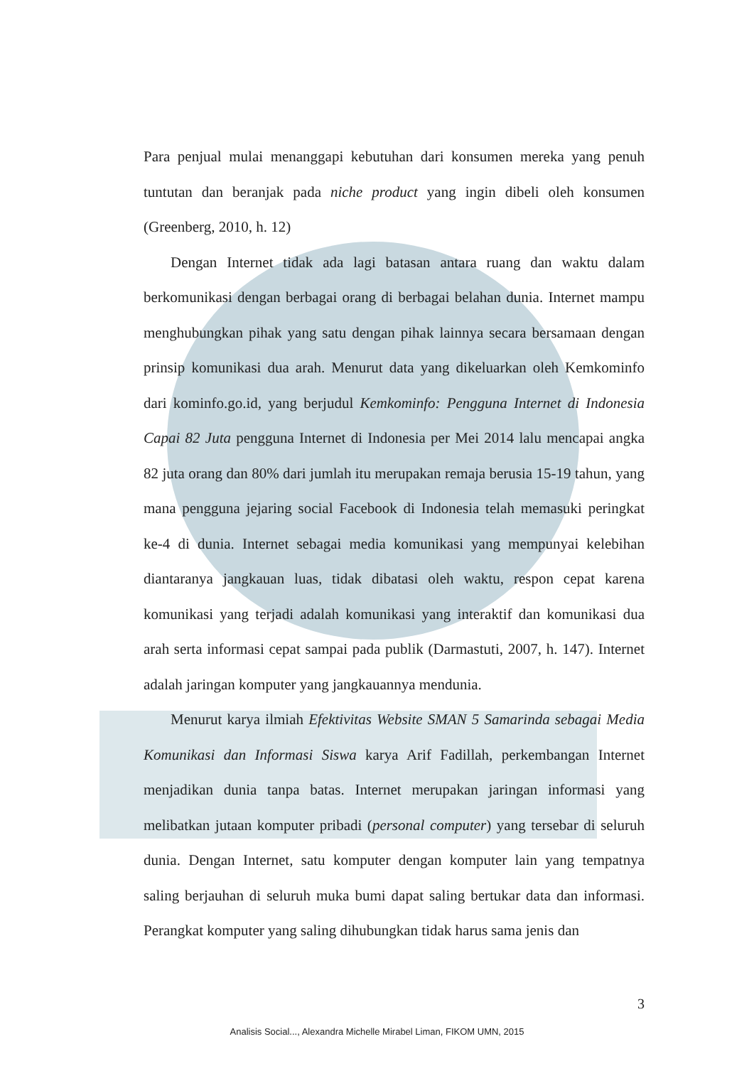Para penjual mulai menanggapi kebutuhan dari konsumen mereka yang penuh tuntutan dan beranjak pada niche product yang ingin dibeli oleh konsumen (Greenberg, 2010, h. 12)
Dengan Internet tidak ada lagi batasan antara ruang dan waktu dalam berkomunikasi dengan berbagai orang di berbagai belahan dunia. Internet mampu menghubungkan pihak yang satu dengan pihak lainnya secara bersamaan dengan prinsip komunikasi dua arah. Menurut data yang dikeluarkan oleh Kemkominfo dari kominfo.go.id, yang berjudul Kemkominfo: Pengguna Internet di Indonesia Capai 82 Juta pengguna Internet di Indonesia per Mei 2014 lalu mencapai angka 82 juta orang dan 80% dari jumlah itu merupakan remaja berusia 15-19 tahun, yang mana pengguna jejaring social Facebook di Indonesia telah memasuki peringkat ke-4 di dunia. Internet sebagai media komunikasi yang mempunyai kelebihan diantaranya jangkauan luas, tidak dibatasi oleh waktu, respon cepat karena komunikasi yang terjadi adalah komunikasi yang interaktif dan komunikasi dua arah serta informasi cepat sampai pada publik (Darmastuti, 2007, h. 147). Internet adalah jaringan komputer yang jangkauannya mendunia.
Menurut karya ilmiah Efektivitas Website SMAN 5 Samarinda sebagai Media Komunikasi dan Informasi Siswa karya Arif Fadillah, perkembangan Internet menjadikan dunia tanpa batas. Internet merupakan jaringan informasi yang melibatkan jutaan komputer pribadi (personal computer) yang tersebar di seluruh dunia. Dengan Internet, satu komputer dengan komputer lain yang tempatnya saling berjauhan di seluruh muka bumi dapat saling bertukar data dan informasi. Perangkat komputer yang saling dihubungkan tidak harus sama jenis dan
3
Analisis Social..., Alexandra Michelle Mirabel Liman, FIKOM UMN, 2015